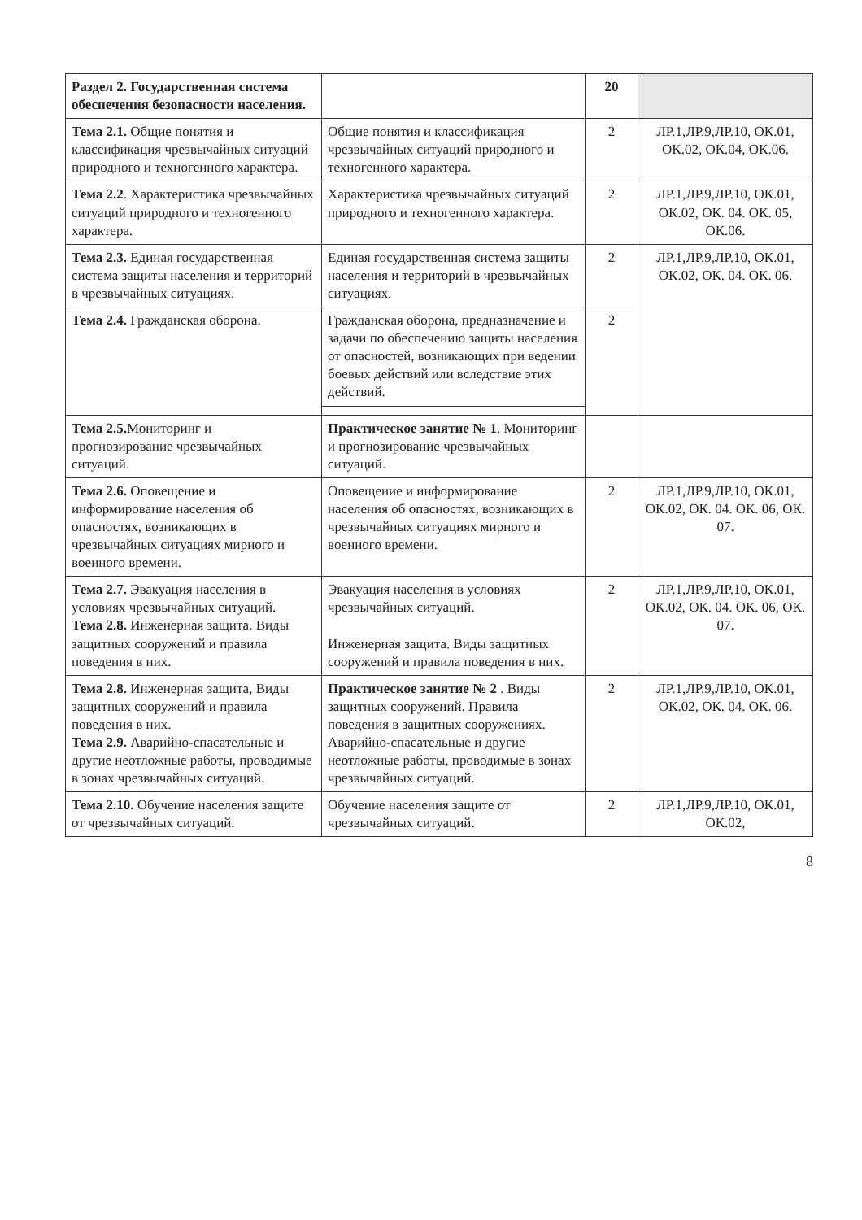| Раздел 2. Государственная система обеспечения безопасности населения. | | 20 | |
| Тема 2.1. Общие понятия и классификация чрезвычайных ситуаций природного и техногенного характера. | Общие понятия и классификация чрезвычайных ситуаций природного и техногенного характера. | 2 | ЛР.1,ЛР.9,ЛР.10, ОК.01, ОК.02, ОК.04, ОК.06. |
| Тема 2.2 . Характеристика чрезвычайных ситуаций природного и техногенного характера. | Характеристика чрезвычайных ситуаций природного и техногенного характера. | 2 | ЛР.1,ЛР.9,ЛР.10, ОК.01, ОК.02, ОК. 04. ОК. 05, ОК.06. |
| Тема 2.3. Единая государственная система защиты населения и территорий в чрезвычайных ситуациях. | Единая государственная система защиты населения и территорий в чрезвычайных ситуациях. | 2 | ЛР.1,ЛР.9,ЛР.10, ОК.01, ОК.02, ОК. 04. ОК. 06. |
| Тема 2.4. Гражданская оборона. | Гражданская оборона, предназначение и задачи по обеспечению защиты населения от опасностей, возникающих при ведении боевых действий или вследствие этих действий. | 2 | |
| Тема 2.5. Мониторинг и прогнозирование чрезвычайных ситуаций. | Практическое занятие № 1 . Мониторинг и прогнозирование чрезвычайных ситуаций. | | |
| Тема 2.6. Оповещение и информирование населения об опасностях, возникающих в чрезвычайных ситуациях мирного и военного времени. | Оповещение и информирование населения об опасностях, возникающих в чрезвычайных ситуациях мирного и военного времени. | 2 | ЛР.1,ЛР.9,ЛР.10, ОК.01, ОК.02, ОК. 04. ОК. 06, ОК. 07. |
| Тема 2.7. Эвакуация населения в условиях чрезвычайных ситуаций. Тема 2.8. Инженерная защита. Виды защитных сооружений и правила поведения в них. | Эвакуация населения в условиях чрезвычайных ситуаций. Инженерная защита. Виды защитных сооружений и правила поведения в них. | 2 | ЛР.1,ЛР.9,ЛР.10, ОК.01, ОК.02, ОК. 04. ОК. 06, ОК. 07. |
| Тема 2.8. Инженерная защита, Виды защитных сооружений и правила поведения в них. Тема 2.9. Аварийно-спасательные и другие неотложные работы, проводимые в зонах чрезвычайных ситуаций. | Практическое занятие № 2 . Виды защитных сооружений. Правила поведения в защитных сооружениях. Аварийно-спасательные и другие неотложные работы, проводимые в зонах чрезвычайных ситуаций. | 2 | ЛР.1,ЛР.9,ЛР.10, ОК.01, ОК.02, ОК. 04. ОК. 06. |
| Тема 2.10. Обучение населения защите от чрезвычайных ситуаций. | Обучение населения защите от чрезвычайных ситуаций. | 2 | ЛР.1,ЛР.9,ЛР.10, ОК.01, ОК.02, |
8